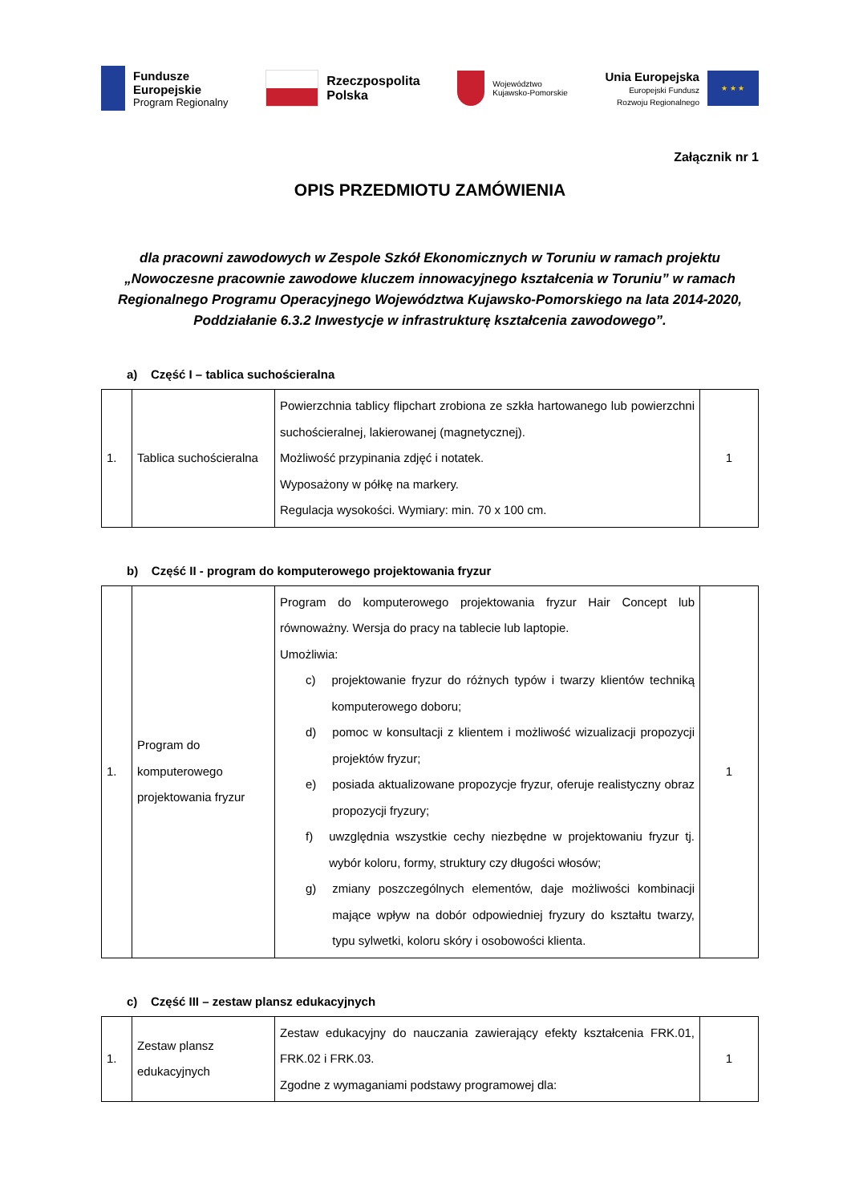Fundusze
Europejskie
Program Regionalny
Rzeczpospolita
Polska
Województwo
Kujawsko-Pomorskie
Unia Europejska
Europejski Fundusz
Rozwoju Regionalnego
★ ★ ★
Załącznik nr 1
OPIS PRZEDMIOTU ZAMÓWIENIA
dla pracowni zawodowych w Zespole Szkół Ekonomicznych w Toruniu w ramach projektu „Nowoczesne pracownie zawodowe kluczem innowacyjnego kształcenia w Toruniu” w ramach Regionalnego Programu Operacyjnego Województwa Kujawsko-Pomorskiego na lata 2014-2020, Poddziałanie 6.3.2 Inwestycje w infrastrukturę kształcenia zawodowego”.
a) Część I – tablica suchościeralna
| 1. | Tablica suchościeralna | Powierzchnia tablicy flipchart zrobiona ze szkła hartowanego lub powierzchni suchościeralnej, lakierowanej (magnetycznej). Możliwość przypinania zdjęć i notatek. Wyposażony w półkę na markery. Regulacja wysokości. Wymiary: min. 70 x 100 cm. | 1 |
b) Część II - program do komputerowego projektowania fryzur
| 1. | Program do komputerowego projektowania fryzur | Program do komputerowego projektowania fryzur Hair Concept lub równoważny. Wersja do pracy na tablecie lub laptopie. Umożliwia: c) projektowanie fryzur do różnych typów i twarzy klientów techniką komputerowego doboru; d) pomoc w konsultacji z klientem i możliwość wizualizacji propozycji projektów fryzur; e) posiada aktualizowane propozycje fryzur, oferuje realistyczny obraz propozycji fryzury; f) uwzględnia wszystkie cechy niezbędne w projektowaniu fryzur tj. wybór koloru, formy, struktury czy długości włosów; g) zmiany poszczególnych elementów, daje możliwości kombinacji mające wpływ na dobór odpowiedniej fryzury do kształtu twarzy, typu sylwetki, koloru skóry i osobowości klienta. | 1 |
c) Część III – zestaw plansz edukacyjnych
| 1. | Zestaw plansz edukacyjnych | Zestaw edukacyjny do nauczania zawierający efekty kształcenia FRK.01, FRK.02 i FRK.03. Zgodne z wymaganiami podstawy programowej dla: | 1 |